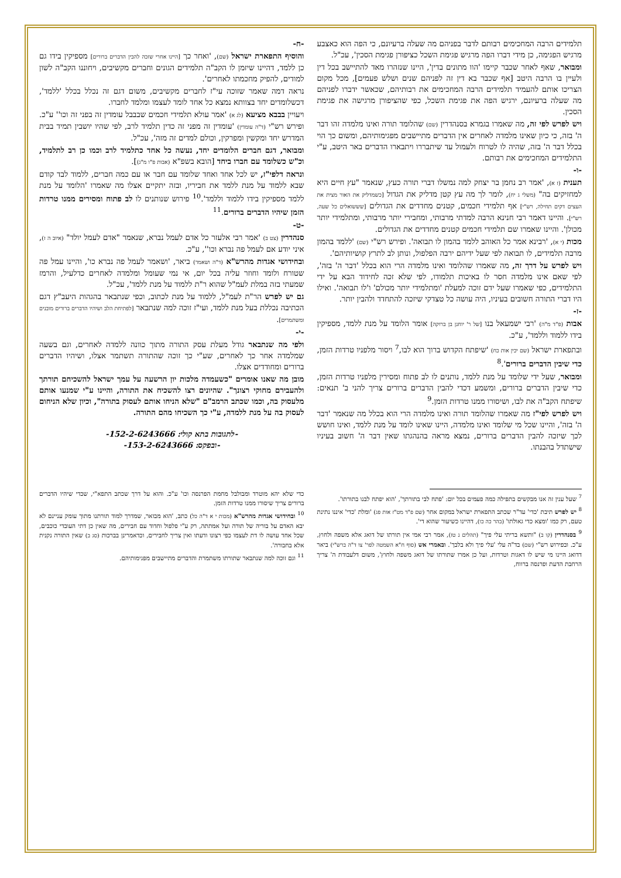תלמידים הרבה המחכימים רבותם לדבר בפניהם מה שעלה ברעיונם, כי הפה הוא כאצבע מרגיש הפגימה, כן מידי דברו הפה מרגיש פגימת השכל כציפורן פגימת הסכין', עכ"ל.
ומבואר, שאף לאחר שכבר קיימו 'הוו מתונים בדין', היינו שנזהרו מאד להתיישב בכל דין ולעיין בו הרבה היטב [אף שכבר בא דין זה לפניהם שנים ושלש פעמים], מכל מקום הצריכו אותם להעמיד תלמידים הרבה המחכימים את רבותיהם, שכאשר ידברו לפניהם מה שעלה ברעיונם, ירגיש הפה את פגימת השכל, כפי שהציפורן מרגישה את פגימת הסכין.
ויש לפרש לפי זה, מה שאמרו בגמרא בסנהדרין (שם) שהלומד תורה ואינו מלמדה זהו דבר ה' בזה, כי כיון שאינו מלמדה לאחרים אין הדברים מתיישבים מפגימותיהם, ומשום כך הוי בכלל דבר ה' בזה, שהיה לו לטרוח ולעמול עד שיתבררו ויתבארו הדברים באר היטב, ע"י התלמידים המחכימים את רבותם.
-ו-
תענית (ז א), 'אמר רב נחמן בר יצחק למה נמשלו דברי תורה כעץ, שנאמר "עץ חיים היא למחזיקים בה" (משלי ג יח), לומר לך מה עץ קטן מדליק את הגדול [כשמדליק את האור מצית את העצים דקים תחילה, רש"י] אף תלמידי חכמים, קטנים מחדדים את הגדולים [שששואלים כל שעה, רש"י]. והיינו דאמר רבי חנינא הרבה למדתי מרבותי, ומחבירי יותר מרבותי, ומתלמידי יותר מכולן'. והיינו שאמרו שם תלמידי חכמים קטנים מחדדים את הגדולים.
מכות (י א), 'רבינא אמר כל האוהב ללמד בהמון לו תבואה'. ופירש רש"י (שם) 'ללמד בהמון מרבה תלמידים, לו תבואה לפי שעל ידיהם ירבה הפלפול, ונותן לב לתרץ קושיותיהם'.
ויש לפרש על דרך זה, מה שאמרו שהלומד ואינו מלמדה הרי הוא בכלל 'דבר ה' בזה', לפי שאם אינו מלמדה חסר לו באיכות תלמודו, לפי שלא זכה לחידוד הבא על ידי התלמידים, כפי שאמרו שעל ידם זוכה למעלת 'ומתלמידי יותר מכולם' ו'לו תבואה'. ואילו היו דברי התורה חשובים בעיניו, היה עושה כל טצדקי שיזכה להתחדד ולהבין יותר.
-ז-
אבות (פ"ד מ"ה) 'רבי ישמעאל בנו [של ר' יוחנן בן ברוקה] אומר הלומד על מנת ללמד, מספיקין בידו ללמוד וללמד', ע"כ.
ובתפארת ישראל (שם יכין אות כח) 'שיפתח הקדוש ברוך הוא לבו,<sup>7</sup> ויסור מלפניו טרדות הזמן, כדי שיבין הדברים ברורים'.<sup>8</sup>
ומבואר, שעל ידי שלומד על מנת ללמד, נותנים לו לב פתוח ומסירין מלפניו טרדות הזמן, כדי שיבין הדברים ברורים, ומשמע דכדי להבין הדברים ברורים צריך להני ב' תנאים: שיפתח הקב"ה את לבו, ושיסורו ממנו טרדות הזמן.<sup>9</sup>
ויש לפרש לפי"ז מה שאמרו שהלומד תורה ואינו מלמדה הרי הוא בכלל מה שנאמר 'דבר ה' בזה', והיינו שכל מי שלומד ואינו מלמדה, היינו שאינו לומד על מנת ללמד, ואינו חושש לכך שיזכה להבין הדברים ברורים, נמצא מראה בהנהגתו שאין דבר ה' חשוב בעיניו שישתדל בהבנתו.
-ח-
והוסיף התפארת ישראל (שם), 'ואחר כך [היינו אחרי שזכה להבין הדברים ברורים] מספיקין בידו גם כן ללמד, דהיינו שיזמן לו הקב"ה תלמידים הגונים וחברים מקשיבים, ויחוננו הקב"ה לשון למודים, להפיק מחכמתו לאחרים'.
נראה דמה שאמר שזוכה עי"ז לחברים מקשיבים, משום דגם זה נכלל בכלל 'ללמד', דכשלומדים יחד בצוותא נמצא כל אחד לומד לעצמו ומלמד לחברו.
ויעויין בבבא מציעא (לג א) 'אמר עולא תלמידי חכמים שבבבל עומדין זה בפני זה וכו'' ע"כ. ופירש רש"י (ד"ה עומדין) 'עומדין זה מפני זה כדין תלמיד לרב, לפי שהיו יושבין תמיד בבית המדרש יחד ומקשין ומפרקין, וכולם למדים זה מזה', עכ"ל.
ומבואר, דגם חברים הלומדים יחד, נעשה כל אחד כתלמיד לרב וכמו כן רב לתלמיד, וכ"ש כשלומד עם חברו ביחד [הובא בשפ"א (אבות פ"ו מ"ג)].
ונראה דלפי"ז, יש לכל אחד ואחד שלומד עם חבר או עם כמה חברים, ללמוד לבד קודם שבא ללמוד על מנת ללמד את חביריו, ובזה יתקיים אצלו מה שאמרו 'הלומד על מנת ללמד מספיקין בידו ללמוד וללמד'.<sup>10</sup> פירוש שנותנים לו לב פתוח ומסירים ממנו טרדות הזמן שיהיו הדברים ברורים.<sup>11</sup>
-ט-
סנהדרין (צט ב) 'אמר רבי אלעזר כל אדם לעמל נברא, שנאמר "אדם לעמל יולד" (איוב ה ז), איני יודע אם לעמל פה נברא וכו'', ע"כ.
ובחידושי אגדות מהרש"א (ד"ה ושאמר) ביאר, 'ושאמר לעמל פה נברא כו', והיינו עמל פה שטורח ולומד וחוזר עליה בכל יום, אי נמי שעומל ומלמדה לאחרים כדלעיל, והרמז שמעתי בזה במלת לעמ"ל שהוא ר"ת ללמוד על מנת ללמד', עכ"ל.
גם יש לפרש הר"ת לעמ"ל, ללמוד על מנת לכתוב, וכפי שנתבאר בהגהות היעב"ץ דגם הכתיבה נכללת בעל מנת ללמד, ועי"ז זוכה למה שנתבאר [לפתיחת הלב ושיהיו הדברים ברורים מובנים ומשתמרים].
-י-
ולפי מה שנתבאר גודל מעלת עסק התורה מתוך כוונה ללמדה לאחרים, וגם בשעה שמלמדה אחר כך לאחרים, שע"י כך זוכה שהתורה תשתמר אצלו, ושיהיו הדברים ברורים ומחודדים אצלו.
מובן מה שאנו אומרים "כשעמדה מלכות יון הרשעה על עמך ישראל להשכיחם תורתך ולהעבירם מחוקי רצונך". שהיונים רצו להשכיח את התורה, והיינו ע"י שמנעו אותם מלעסוק בה, וכמו שכתב הרמב"ם "שלא הניחו אותם לעסוק בתורה", וכיון שלא הניחום לעסוק בה על מנת ללמדה, ע"י כך השכיחו מהם התורה.
-לתגובות בתא קולי: 152-2-6243666-
-ובפקס: 153-2-6243666-
<sup>7</sup> שעל ענין זה אנו מבקשים בתפילה כמה פעמים בכל יום: 'פתח לבי בתורתך', 'הוא יפתח לבנו בתורתו'.
<sup>8</sup> יש לפרש תיבת 'כדי' עד"ר שכתב התפארת ישראל במקום אחר (שם פ"ד מט"ז אות פג) 'ומלת 'כדי' איננו נתינת טעם, רק כמו 'ומצא כדי גאולתו' (בהר כה כו), דהיינו כשיעור שהוא די'.
<sup>9</sup> בסנהדרין (קו ב) "ותשא בריתי עלי פיך" (תהלים נ טז), אמר רבי אמי אין תורתו של דואג אלא משפה ולחוץ, ע"כ. ובפירוש רש"י (שם) בד"ה עלי 'עלי פיך ולא בלבך'. ובאמרי אש (סוף ח"א השמטה לפר' צו ד"ה ברש"י) ביאר דדואג היינו מי שיש לו דאגות וטרדות, ועל כן אמרו שתורתו של דואג משפה ולחוץ', משום דלעבודת ה' צריך הרחבת הדעת ופרנסה ברווח,
כדי שלא יהא מוטרד ומבולבל מחמת הפרנסה וכו' ע"כ. והוא על דרך שכתב התפא"י, שכדי שיהיו הדברים ברורים צריך שיסורו ממנו טרדות הזמן.
<sup>10</sup> ובחידושי אגדות מהרש"א (מכות י א ד"ה כל) כתב, 'הוא מבואר, שמדרך למוד תורתנו מתוך עומק עניינם לא יבא האדם על בוריה של תורה ועל אמתתה, רק ע"י פלפול וחדוד עם חבירים, מה שאין כן דתי העובדי כוכבים, שכל אחד עושה לו דת לעצמו כפי רצונו ודעתו ואין צריך לחבירים, וכדאמרינן בברכות (סג ב) שאין התורה נקנית אלא בחבורה'.
<sup>11</sup> וגם זוכה למה שנתבאר שתורתו משתמרת והדברים מתיישבים מפגימותיהם.